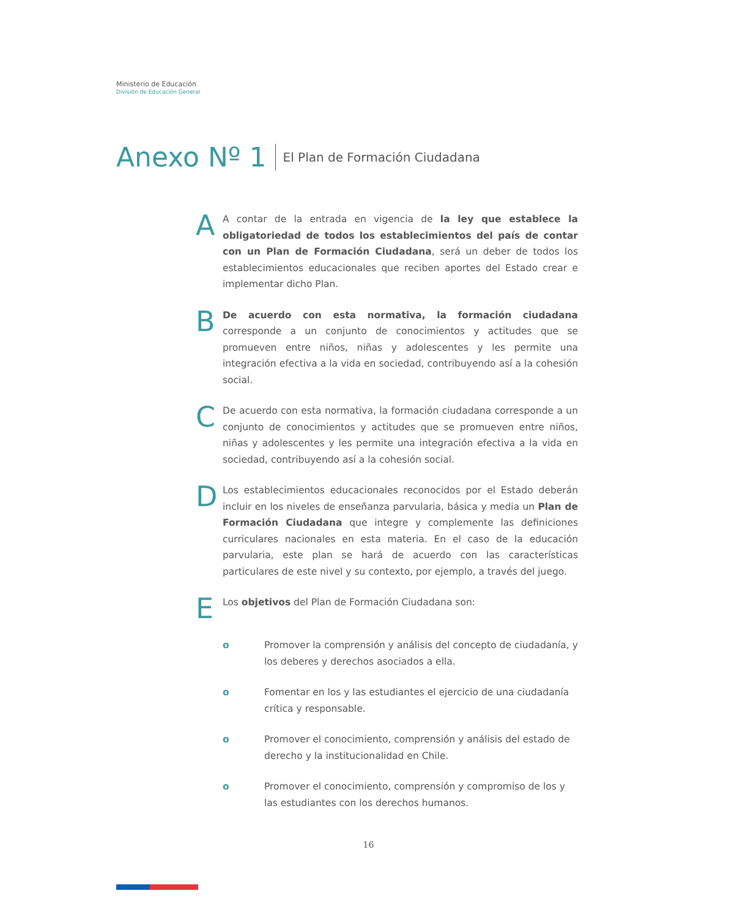Ministerio de Educación
División de Educación General
Anexo Nº 1
El Plan de Formación Ciudadana
A
A contar de la entrada en vigencia de la ley que establece la obligatoriedad de todos los establecimientos del país de contar con un Plan de Formación Ciudadana, será un deber de todos los establecimientos educacionales que reciben aportes del Estado crear e implementar dicho Plan.
B
De acuerdo con esta normativa, la formación ciudadana corresponde a un conjunto de conocimientos y actitudes que se promueven entre niños, niñas y adolescentes y les permite una integración efectiva a la vida en sociedad, contribuyendo así a la cohesión social.
C
De acuerdo con esta normativa, la formación ciudadana corresponde a un conjunto de conocimientos y actitudes que se promueven entre niños, niñas y adolescentes y les permite una integración efectiva a la vida en sociedad, contribuyendo así a la cohesión social.
D
Los establecimientos educacionales reconocidos por el Estado deberán incluir en los niveles de enseñanza parvularia, básica y media un Plan de Formación Ciudadana que integre y complemente las definiciones curriculares nacionales en esta materia. En el caso de la educación parvularia, este plan se hará de acuerdo con las características particulares de este nivel y su contexto, por ejemplo, a través del juego.
E
Los objetivos del Plan de Formación Ciudadana son:
o Promover la comprensión y análisis del concepto de ciudadanía, y los deberes y derechos asociados a ella.
o Fomentar en los y las estudiantes el ejercicio de una ciudadanía crítica y responsable.
o Promover el conocimiento, comprensión y análisis del estado de derecho y la institucionalidad en Chile.
o Promover el conocimiento, comprensión y compromiso de los y las estudiantes con los derechos humanos.
16